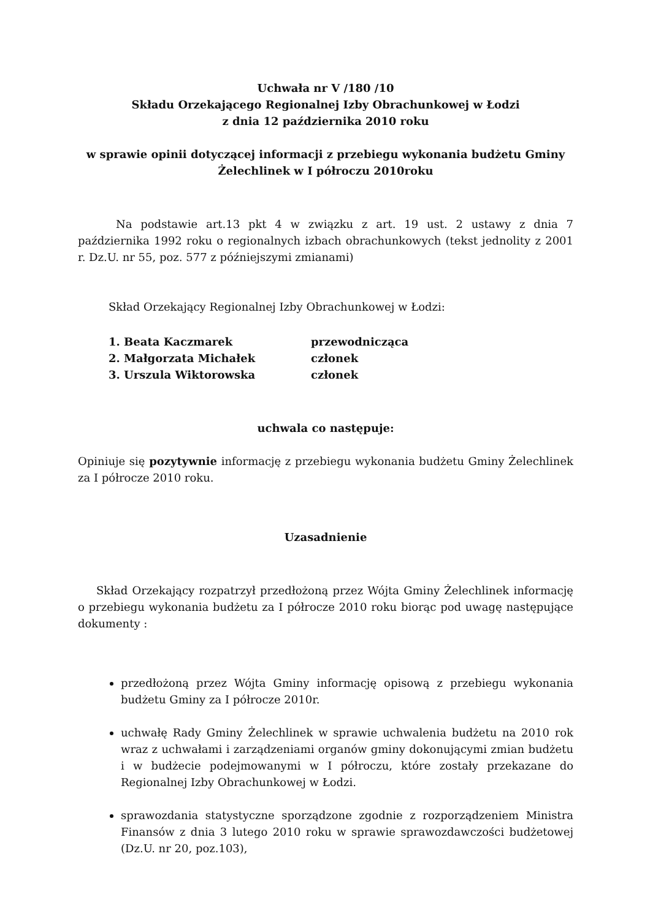Uchwała nr V /180 /10
Składu Orzekającego Regionalnej Izby Obrachunkowej w Łodzi
z dnia 12 października 2010 roku
w sprawie opinii dotyczącej informacji z przebiegu wykonania budżetu Gminy Żelechlinek w I półroczu 2010roku
Na podstawie art.13 pkt 4 w związku z art. 19 ust. 2 ustawy z dnia 7 października 1992 roku o regionalnych izbach obrachunkowych (tekst jednolity z 2001 r. Dz.U. nr 55, poz. 577 z późniejszymi zmianami)
Skład Orzekający Regionalnej Izby Obrachunkowej w Łodzi:
1. Beata Kaczmarek przewodnicząca
2. Małgorzata Michałek członek
3. Urszula Wiktorowska członek
uchwala co następuje:
Opiniuje się pozytywnie informację z przebiegu wykonania budżetu Gminy Żelechlinek za I półrocze 2010 roku.
Uzasadnienie
Skład Orzekający rozpatrzył przedłożoną przez Wójta Gminy Żelechlinek informację o przebiegu wykonania budżetu za I półrocze 2010 roku biorąc pod uwagę następujące dokumenty :
przedłożoną przez Wójta Gminy informację opisową z przebiegu wykonania budżetu Gminy za I półrocze 2010r.
uchwałę Rady Gminy Żelechlinek w sprawie uchwalenia budżetu na 2010 rok wraz z uchwałami i zarządzeniami organów gminy dokonującymi zmian budżetu i w budżecie podejmowanymi w I półroczu, które zostały przekazane do Regionalnej Izby Obrachunkowej w Łodzi.
sprawozdania statystyczne sporządzone zgodnie z rozporządzeniem Ministra Finansów z dnia 3 lutego 2010 roku w sprawie sprawozdawczości budżetowej (Dz.U. nr 20, poz.103),